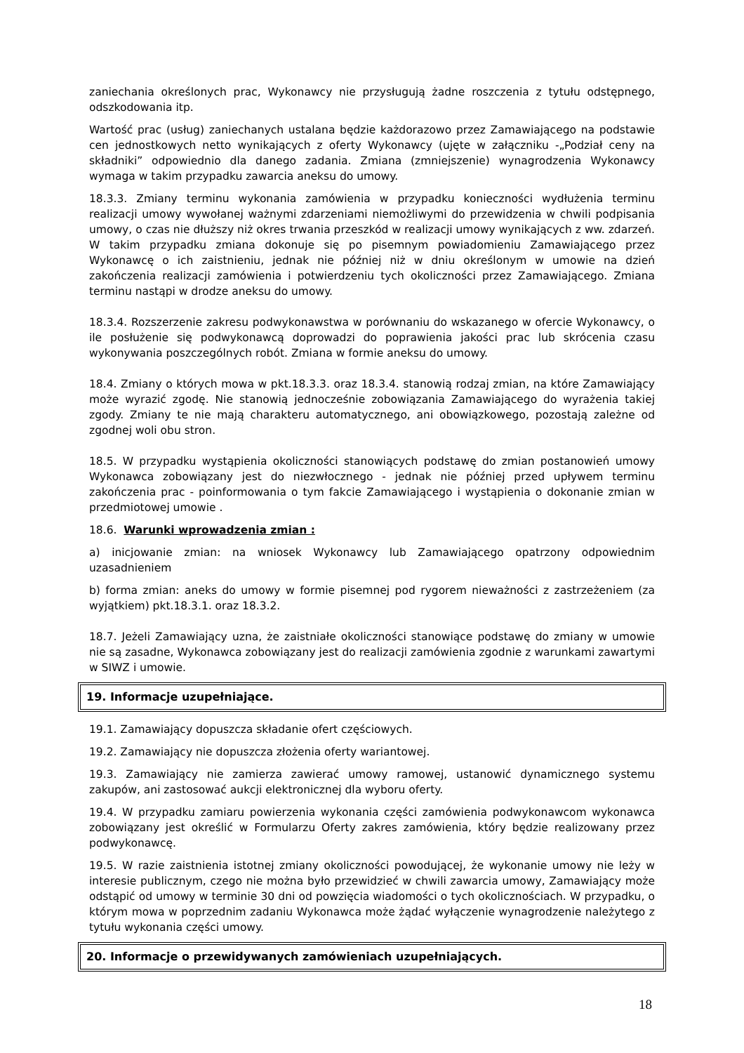zaniechania określonych prac, Wykonawcy nie przysługują żadne roszczenia z tytułu odstępnego, odszkodowania itp.
Wartość prac (usług) zaniechanych ustalana będzie każdorazowo przez Zamawiającego na podstawie cen jednostkowych netto wynikających z oferty Wykonawcy (ujęte w załączniku -„Podział ceny na składniki” odpowiednio dla danego zadania. Zmiana (zmniejszenie) wynagrodzenia Wykonawcy wymaga w takim przypadku zawarcia aneksu do umowy.
18.3.3. Zmiany terminu wykonania zamówienia w przypadku konieczności wydłużenia terminu realizacji umowy wywołanej ważnymi zdarzeniami niemożliwymi do przewidzenia w chwili podpisania umowy, o czas nie dłuższy niż okres trwania przeszkód w realizacji umowy wynikających z ww. zdarzeń. W takim przypadku zmiana dokonuje się po pisemnym powiadomieniu Zamawiającego przez Wykonawcę o ich zaistnieniu, jednak nie później niż w dniu określonym w umowie na dzień zakończenia realizacji zamówienia i potwierdzeniu tych okoliczności przez Zamawiającego. Zmiana terminu nastąpi w drodze aneksu do umowy.
18.3.4. Rozszerzenie zakresu podwykonawstwa w porównaniu do wskazanego w ofercie Wykonawcy, o ile posłużenie się podwykonawcą doprowadzi do poprawienia jakości prac lub skrócenia czasu wykonywania poszczególnych robót. Zmiana w formie aneksu do umowy.
18.4. Zmiany o których mowa w pkt.18.3.3. oraz 18.3.4. stanowią rodzaj zmian, na które Zamawiający może wyrazić zgodę. Nie stanowią jednocześnie zobowiązania Zamawiającego do wyrażenia takiej zgody. Zmiany te nie mają charakteru automatycznego, ani obowiązkowego, pozostają zależne od zgodnej woli obu stron.
18.5. W przypadku wystąpienia okoliczności stanowiących podstawę do zmian postanowień umowy Wykonawca zobowiązany jest do niezwłocznego - jednak nie później przed upływem terminu zakończenia prac - poinformowania o tym fakcie Zamawiającego i wystąpienia o dokonanie zmian w przedmiotowej umowie .
18.6. Warunki wprowadzenia zmian :
a) inicjowanie zmian: na wniosek Wykonawcy lub Zamawiającego opatrzony odpowiednim uzasadnieniem
b) forma zmian: aneks do umowy w formie pisemnej pod rygorem nieważności z zastrzeżeniem (za wyjątkiem) pkt.18.3.1. oraz 18.3.2.
18.7. Jeżeli Zamawiający uzna, że zaistniałe okoliczności stanowiące podstawę do zmiany w umowie nie są zasadne, Wykonawca zobowiązany jest do realizacji zamówienia zgodnie z warunkami zawartymi w SIWZ i umowie.
19. Informacje uzupełniające.
19.1. Zamawiający dopuszcza składanie ofert częściowych.
19.2. Zamawiający nie dopuszcza złożenia oferty wariantowej.
19.3. Zamawiający nie zamierza zawierać umowy ramowej, ustanowić dynamicznego systemu zakupów, ani zastosować aukcji elektronicznej dla wyboru oferty.
19.4. W przypadku zamiaru powierzenia wykonania części zamówienia podwykonawcom wykonawca zobowiązany jest określić w Formularzu Oferty zakres zamówienia, który będzie realizowany przez podwykonawcę.
19.5. W razie zaistnienia istotnej zmiany okoliczności powodującej, że wykonanie umowy nie leży w interesie publicznym, czego nie można było przewidzieć w chwili zawarcia umowy, Zamawiający może odstąpić od umowy w terminie 30 dni od powzięcia wiadomości o tych okolicznościach. W przypadku, o którym mowa w poprzednim zadaniu Wykonawca może żądać wyłączenie wynagrodzenie należytego z tytułu wykonania części umowy.
20. Informacje o przewidywanych zamówieniach uzupełniających.
18